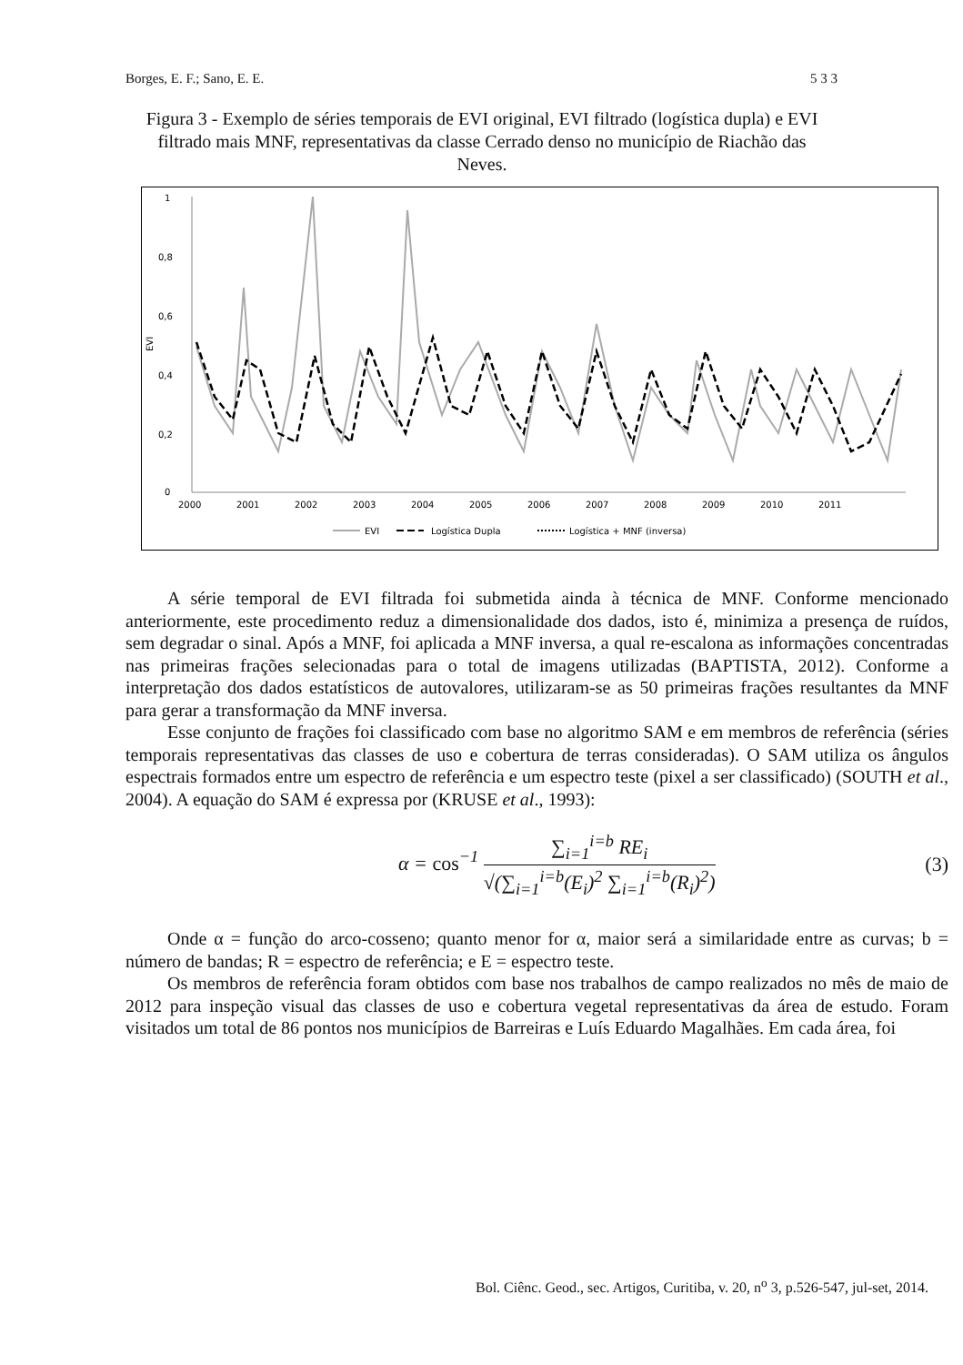Borges, E. F.; Sano, E. E. 5 3 3
Figura 3 - Exemplo de séries temporais de EVI original, EVI filtrado (logística dupla) e EVI filtrado mais MNF, representativas da classe Cerrado denso no município de Riachão das Neves.
1
0,8
0,6
0,4
0,2
0
EVI
2000
2001
2002
2003
2004
2005
2006
2007
2008
2009
2010
2011
EVI
Logística Dupla
Logística + MNF (inversa)
A série temporal de EVI filtrada foi submetida ainda à técnica de MNF. Conforme mencionado anteriormente, este procedimento reduz a dimensionalidade dos dados, isto é, minimiza a presença de ruídos, sem degradar o sinal. Após a MNF, foi aplicada a MNF inversa, a qual re-escalona as informações concentradas nas primeiras frações selecionadas para o total de imagens utilizadas (BAPTISTA, 2012). Conforme a interpretação dos dados estatísticos de autovalores, utilizaram-se as 50 primeiras frações resultantes da MNF para gerar a transformação da MNF inversa.
Esse conjunto de frações foi classificado com base no algoritmo SAM e em membros de referência (séries temporais representativas das classes de uso e cobertura de terras consideradas). O SAM utiliza os ângulos espectrais formados entre um espectro de referência e um espectro teste (pixel a ser classificado) (SOUTH et al., 2004). A equação do SAM é expressa por (KRUSE et al., 1993):
α = cos<sup>−1</sup> ∑<sub>i=1</sub><sup>i=b</sup> RE<sub>i</sub> √(∑<sub>i=1</sub><sup>i=b</sup>(E<sub>i</sub>)<sup>2</sup> ∑<sub>i=1</sub><sup>i=b</sup>(R<sub>i</sub>)<sup>2</sup>) (3)
Onde α = função do arco-cosseno; quanto menor for α, maior será a similaridade entre as curvas; b = número de bandas; R = espectro de referência; e E = espectro teste.
Os membros de referência foram obtidos com base nos trabalhos de campo realizados no mês de maio de 2012 para inspeção visual das classes de uso e cobertura vegetal representativas da área de estudo. Foram visitados um total de 86 pontos nos municípios de Barreiras e Luís Eduardo Magalhães. Em cada área, foi
Bol. Ciênc. Geod., sec. Artigos, Curitiba, v. 20, n<sup>o</sup> 3, p.526-547, jul-set, 2014.